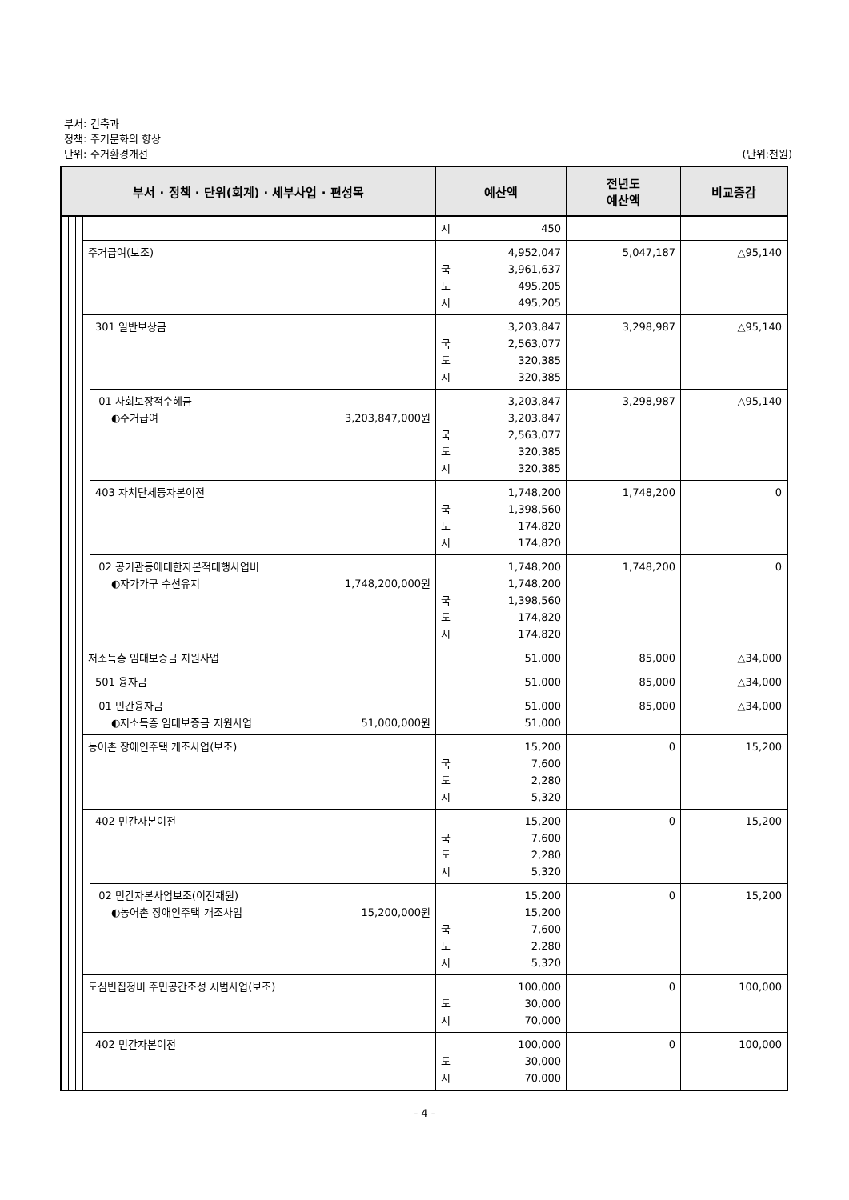부서: 건축과
정책: 주거문화의 향상
단위: 주거환경개선 (단위:천원)
| 부서 · 정책 · 단위(회계) · 세부사업 · 편성목 | | | | | 예산액 | 전년도 예산액 | 비교증감 |
| --- | --- | --- | --- | --- | --- | --- | --- |
| | | | | | 시 450 | | |
| | | | 주거급여(보조) | | 4,952,047 국 3,961,637 도 495,205 시 495,205 | 5,047,187 | △95,140 |
| | | | | 301 일반보상금 | 3,203,847 국 2,563,077 도 320,385 시 320,385 | 3,298,987 | △95,140 |
| | | | | 01 사회보장적수혜금 ◐주거급여 3,203,847,000원 | 3,203,847 3,203,847 국 2,563,077 도 320,385 시 320,385 | 3,298,987 | △95,140 |
| | | | | 403 자치단체등자본이전 | 1,748,200 국 1,398,560 도 174,820 시 174,820 | 1,748,200 | 0 |
| | | | | 02 공기관등에대한자본적대행사업비 ◐자가가구 수선유지 1,748,200,000원 | 1,748,200 1,748,200 국 1,398,560 도 174,820 시 174,820 | 1,748,200 | 0 |
| | | | 저소득층 임대보증금 지원사업 | | 51,000 | 85,000 | △34,000 |
| | | | | 501 융자금 | 51,000 | 85,000 | △34,000 |
| | | | | 01 민간융자금 ◐저소득층 임대보증금 지원사업 51,000,000원 | 51,000 51,000 | 85,000 | △34,000 |
| | | | 농어촌 장애인주택 개조사업(보조) | | 15,200 국 7,600 도 2,280 시 5,320 | 0 | 15,200 |
| | | | | 402 민간자본이전 | 15,200 국 7,600 도 2,280 시 5,320 | 0 | 15,200 |
| | | | | 02 민간자본사업보조(이전재원) ◐농어촌 장애인주택 개조사업 15,200,000원 | 15,200 15,200 국 7,600 도 2,280 시 5,320 | 0 | 15,200 |
| | | | 도심빈집정비 주민공간조성 시범사업(보조) | | 100,000 도 30,000 시 70,000 | 0 | 100,000 |
| | | | | 402 민간자본이전 | 100,000 도 30,000 시 70,000 | 0 | 100,000 |
- 4 -